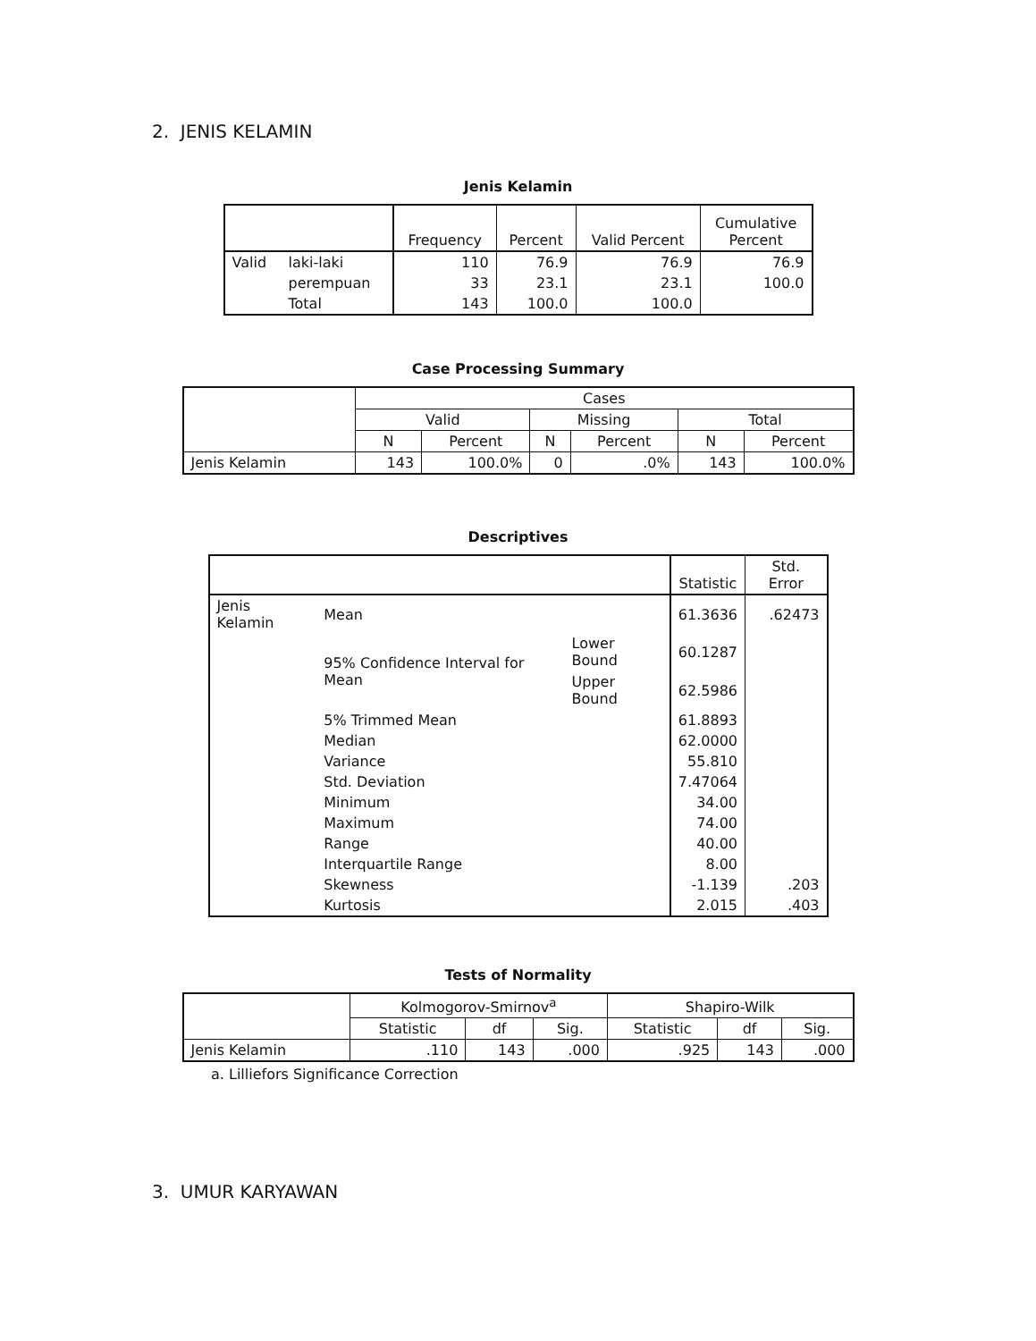2. JENIS KELAMIN
Jenis Kelamin
| | | Frequency | Percent | Valid Percent | Cumulative Percent |
| --- | --- | --- | --- | --- | --- |
| Valid | laki-laki | 110 | 76.9 | 76.9 | 76.9 |
| | perempuan | 33 | 23.1 | 23.1 | 100.0 |
| | Total | 143 | 100.0 | 100.0 | |
Case Processing Summary
| | Cases | | | | | |
| --- | --- | --- | --- | --- | --- | --- |
| | Valid | | Missing | | Total | |
| | N | Percent | N | Percent | N | Percent |
| Jenis Kelamin | 143 | 100.0% | 0 | .0% | 143 | 100.0% |
Descriptives
| | | | Statistic | Std. Error |
| --- | --- | --- | --- | --- |
| Jenis Kelamin | Mean | | 61.3636 | .62473 |
| | 95% Confidence Interval for Mean | Lower Bound | 60.1287 | |
| | | Upper Bound | 62.5986 | |
| | 5% Trimmed Mean | | 61.8893 | |
| | Median | | 62.0000 | |
| | Variance | | 55.810 | |
| | Std. Deviation | | 7.47064 | |
| | Minimum | | 34.00 | |
| | Maximum | | 74.00 | |
| | Range | | 40.00 | |
| | Interquartile Range | | 8.00 | |
| | Skewness | | -1.139 | .203 |
| | Kurtosis | | 2.015 | .403 |
Tests of Normality
| | Kolmogorov-Smirnov<sup>a</sup> | | | Shapiro-Wilk | | |
| --- | --- | --- | --- | --- | --- | --- |
| | Statistic | df | Sig. | Statistic | df | Sig. |
| Jenis Kelamin | .110 | 143 | .000 | .925 | 143 | .000 |
a. Lilliefors Significance Correction
3. UMUR KARYAWAN